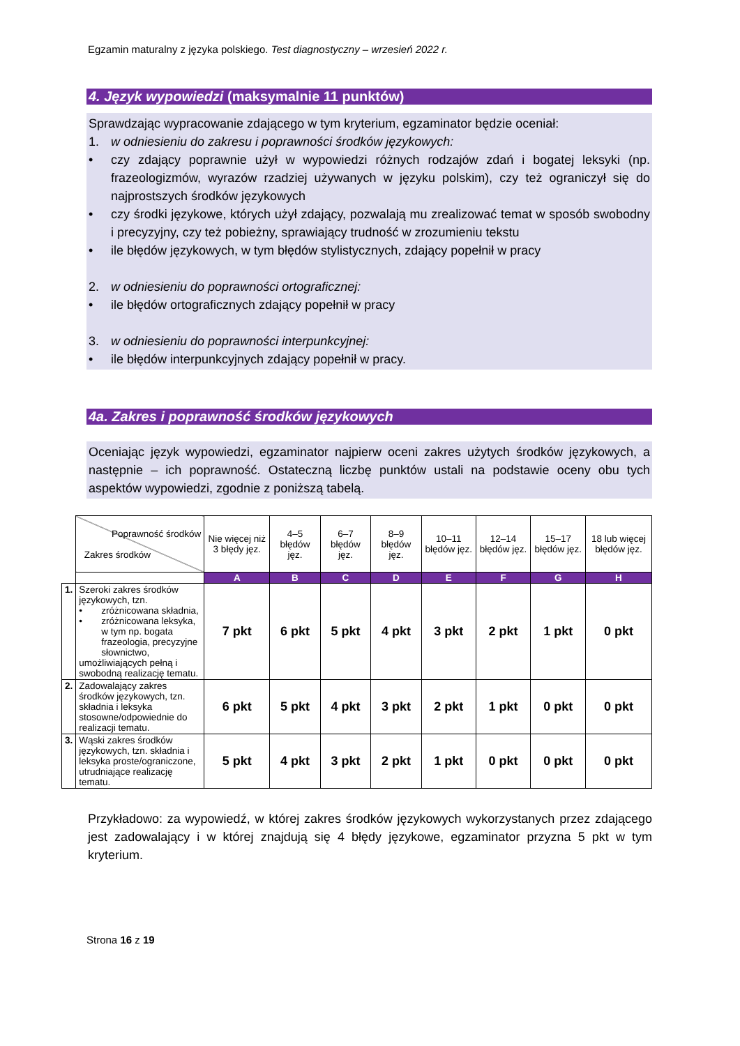Egzamin maturalny z języka polskiego. Test diagnostyczny – wrzesień 2022 r.
4. Język wypowiedzi (maksymalnie 11 punktów)
Sprawdzając wypracowanie zdającego w tym kryterium, egzaminator będzie oceniał:
1. w odniesieniu do zakresu i poprawności środków językowych:
• czy zdający poprawnie użył w wypowiedzi różnych rodzajów zdań i bogatej leksyki (np. frazeologizmów, wyrazów rzadziej używanych w języku polskim), czy też ograniczył się do najprostszych środków językowych
• czy środki językowe, których użył zdający, pozwalają mu zrealizować temat w sposób swobodny i precyzyjny, czy też pobieżny, sprawiający trudność w zrozumieniu tekstu
• ile błędów językowych, w tym błędów stylistycznych, zdający popełnił w pracy
2. w odniesieniu do poprawności ortograficznej:
• ile błędów ortograficznych zdający popełnił w pracy
3. w odniesieniu do poprawności interpunkcyjnej:
• ile błędów interpunkcyjnych zdający popełnił w pracy.
4a. Zakres i poprawność środków językowych
Oceniając język wypowiedzi, egzaminator najpierw oceni zakres użytych środków językowych, a następnie – ich poprawność. Ostateczną liczbę punktów ustali na podstawie oceny obu tych aspektów wypowiedzi, zgodnie z poniższą tabelą.
| | Poprawność środków Zakres środków | Nie więcej niż 3 błędy jęz. | 4–5 błędów jęz. | 6–7 błędów jęz. | 8–9 błędów jęz. | 10–11 błędów jęz. | 12–14 błędów jęz. | 15–17 błędów jęz. | 18 lub więcej błędów jęz. |
| | | A | B | C | D | E | F | G | H |
| 1. | Szeroki zakres środków językowych, tzn. • zróżnicowana składnia, • zróżnicowana leksyka, w tym np. bogata frazeologia, precyzyjne słownictwo, umożliwiających pełną i swobodną realizację tematu. | 7 pkt | 6 pkt | 5 pkt | 4 pkt | 3 pkt | 2 pkt | 1 pkt | 0 pkt |
| 2. | Zadowalający zakres środków językowych, tzn. składnia i leksyka stosowne/odpowiednie do realizacji tematu. | 6 pkt | 5 pkt | 4 pkt | 3 pkt | 2 pkt | 1 pkt | 0 pkt | 0 pkt |
| 3. | Wąski zakres środków językowych, tzn. składnia i leksyka proste/ograniczone, utrudniające realizację tematu. | 5 pkt | 4 pkt | 3 pkt | 2 pkt | 1 pkt | 0 pkt | 0 pkt | 0 pkt |
Przykładowo: za wypowiedź, w której zakres środków językowych wykorzystanych przez zdającego jest zadowalający i w której znajdują się 4 błędy językowe, egzaminator przyzna 5 pkt w tym kryterium.
Strona 16 z 19